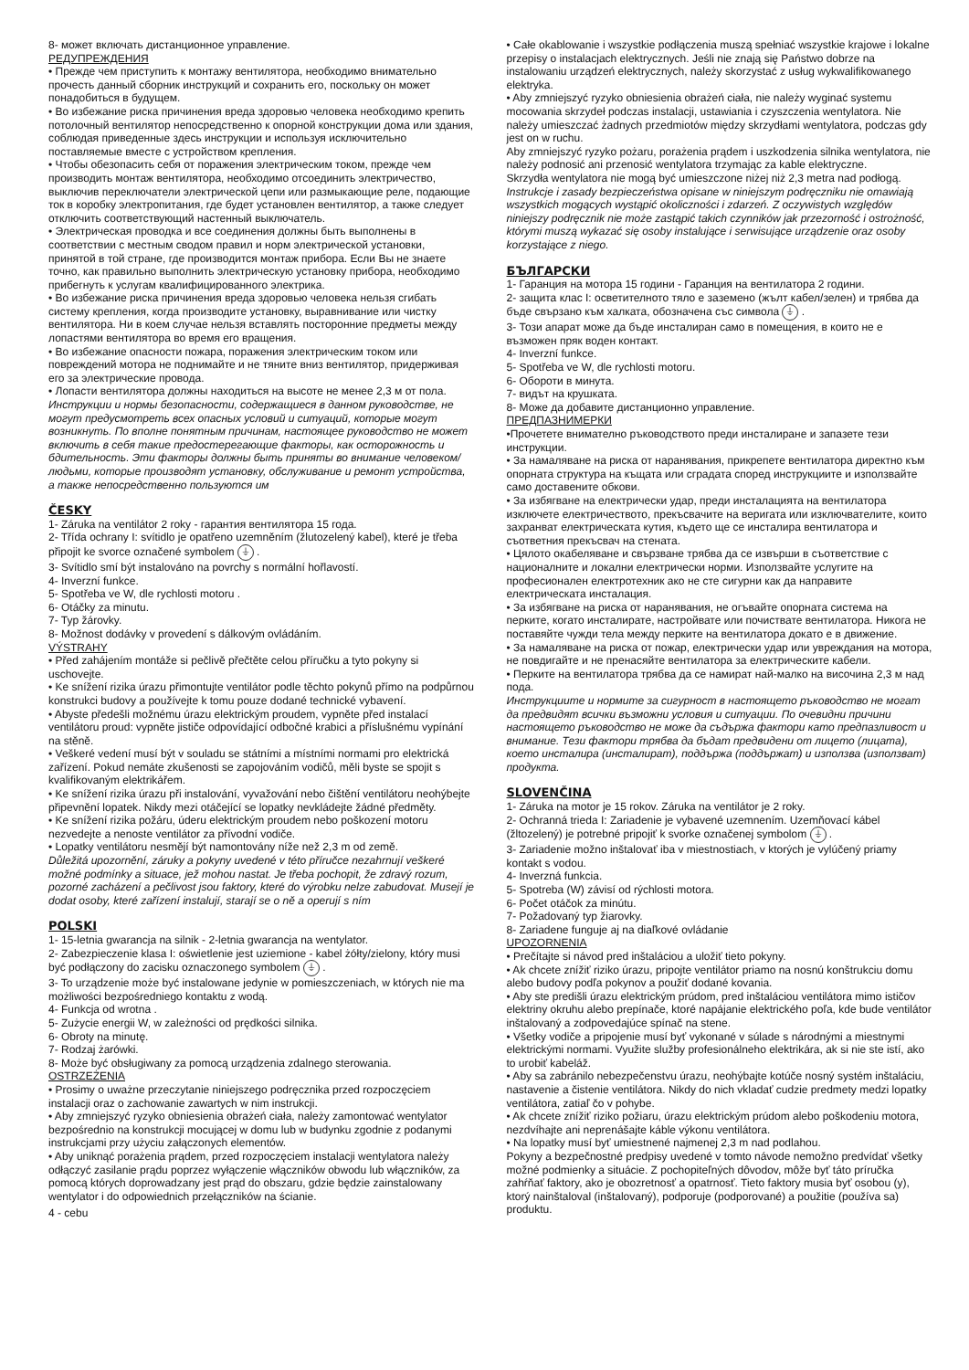8- может включать дистанционное управление.
РЕДУПРЕЖДЕНИЯ
• Прежде чем приступить к монтажу вентилятора, необходимо внимательно прочесть данный сборник инструкций и сохранить его, поскольку он может понадобиться в будущем.
• Во избежание риска причинения вреда здоровью человека необходимо крепить потолочный вентилятор непосредственно к опорной конструкции дома или здания, соблюдая приведенные здесь инструкции и используя исключительно поставляемые вместе с устройством крепления.
• Чтобы обезопасить себя от поражения электрическим током, прежде чем производить монтаж вентилятора, необходимо отсоединить электричество, выключив переключатели электрической цепи или размыкающие реле, подающие ток в коробку электропитания, где будет установлен вентилятор, а также следует отключить соответствующий настенный выключатель.
• Электрическая проводка и все соединения должны быть выполнены в соответствии с местным сводом правил и норм электрической установки, принятой в той стране, где производится монтаж прибора. Если Вы не знаете точно, как правильно выполнить электрическую установку прибора, необходимо прибегнуть к услугам квалифицированного электрика.
• Во избежание риска причинения вреда здоровью человека нельзя сгибать систему крепления, когда производите установку, выравнивание или чистку вентилятора. Ни в коем случае нельзя вставлять посторонние предметы между лопастями вентилятора во время его вращения.
• Во избежание опасности пожара, поражения электрическим током или повреждений мотора не поднимайте и не тяните вниз вентилятор, придерживая его за электрические провода.
• Лопасти вентилятора должны находиться на высоте не менее 2,3 м от пола.
Инструкции и нормы безопасности, содержащиеся в данном руководстве, не могут предусмотреть всех опасных условий и ситуаций, которые могут возникнуть. По вполне понятным причинам, настоящее руководство не может включить в себя такие предостерегающие факторы, как осторожность и бдительность. Эти факторы должны быть приняты во внимание человеком/ людьми, которые производят установку, обслуживание и ремонт устройства, а также непосредственно пользуются им
ČESKY
1- Záruka na ventilátor 2 roky - гарантия вентилятора 15 года.
2- Třída ochrany I: svítidlo je opatřeno uzemněním (žlutozelený kabel), které je třeba připojit ke svorce označené symbolem ⏚ .
3- Svítidlo smí být instalováno na povrchy s normální hořlavostí.
4- Inverzní funkce.
5- Spotřeba ve W, dle rychlosti motoru .
6- Otáčky za minutu.
7- Typ žárovky.
8- Možnost dodávky v provedení s dálkovým ovládáním.
VÝSTRAHY
• Před zahájením montáže si pečlivě přečtěte celou příručku a tyto pokyny si uschovejte.
• Ke snížení rizika úrazu přimontujte ventilátor podle těchto pokynů přímo na podpůrnou konstrukci budovy a používejte k tomu pouze dodané technické vybavení.
• Abyste předešli možnému úrazu elektrickým proudem, vypněte před instalací ventilátoru proud: vypněte jističe odpovídající odbočné krabici a příslušnému vypínání na stěně.
• Veškeré vedení musí být v souladu se státními a místními normami pro elektrická zařízení. Pokud nemáte zkušenosti se zapojováním vodičů, měli byste se spojit s kvalifikovaným elektrikářem.
• Ke snížení rizika úrazu při instalování, vyvažování nebo čištění ventilátoru neohýbejte připevnění lopatek. Nikdy mezi otáčející se lopatky nevkládejte žádné předměty.
• Ke snížení rizika požáru, úderu elektrickým proudem nebo poškození motoru nezvedejte a nenoste ventilátor za přívodní vodiče.
• Lopatky ventilátoru nesmějí být namontovány níže než 2,3 m od země.
Důležitá upozornění, záruky a pokyny uvedené v této příručce nezahrnují veškeré možné podmínky a situace, jež mohou nastat. Je třeba pochopit, že zdravý rozum, pozorné zacházení a pečlivost jsou faktory, které do výrobku nelze zabudovat. Musejí je dodat osoby, které zařízení instalují, starají se o ně a operují s ním
POLSKI
1- 15-letnia gwarancja na silnik - 2-letnia gwarancja na wentylator.
2- Zabezpieczenie klasa I: oświetlenie jest uziemione - kabel żółty/zielony, który musi być podłączony do zacisku oznaczonego symbolem ⏚ .
3- To urządzenie może być instalowane jedynie w pomieszczeniach, w których nie ma możliwości bezpośredniego kontaktu z wodą.
4- Funkcja od wrotna .
5- Zużycie energii W, w zależności od prędkości silnika.
6- Obroty na minutę.
7- Rodzaj żarówki.
8- Może być obsługiwany za pomocą urządzenia zdalnego sterowania.
OSTRZEŻENIA
• Prosimy o uważne przeczytanie niniejszego podręcznika przed rozpoczęciem instalacji oraz o zachowanie zawartych w nim instrukcji.
• Aby zmniejszyć ryzyko obniesienia obrażeń ciała, należy zamontować wentylator bezpośrednio na konstrukcji mocującej w domu lub w budynku zgodnie z podanymi instrukcjami przy użyciu załączonych elementów.
• Aby uniknąć porażenia prądem, przed rozpoczęciem instalacji wentylatora należy odłączyć zasilanie prądu poprzez wyłączenie włączników obwodu lub włączników, za pomocą których doprowadzany jest prąd do obszaru, gdzie będzie zainstalowany wentylator i do odpowiednich przełączników na ścianie.
4 - cebu
• Całe okablowanie i wszystkie podłączenia muszą spełniać wszystkie krajowe i lokalne przepisy o instalacjach elektrycznych. Jeśli nie znają się Państwo dobrze na instalowaniu urządzeń elektrycznych, należy skorzystać z usług wykwalifikowanego elektryka.
• Aby zmniejszyć ryzyko obniesienia obrażeń ciała, nie należy wyginać systemu mocowania skrzydeł podczas instalacji, ustawiania i czyszczenia wentylatora. Nie należy umieszczać żadnych przedmiotów między skrzydłami wentylatora, podczas gdy jest on w ruchu.
Aby zmniejszyć ryzyko pożaru, porażenia prądem i uszkodzenia silnika wentylatora, nie należy podnosić ani przenosić wentylatora trzymając za kable elektryczne.
Skrzydła wentylatora nie mogą być umieszczone niżej niż 2,3 metra nad podłogą.
Instrukcje i zasady bezpieczeństwa opisane w niniejszym podręczniku nie omawiają wszystkich mogących wystąpić okoliczności i zdarzeń. Z oczywistych względów niniejszy podręcznik nie może zastąpić takich czynników jak przezorność i ostrożność, którymi muszą wykazać się osoby instalujące i serwisujące urządzenie oraz osoby korzystające z niego.
БЪЛГАРСКИ
1- Гаранция на мотора 15 години - Гаранция на вентилатора 2 години.
2- защита клас I: осветителното тяло е заземено (жълт кабел/зелен) и трябва да бъде свързано към халката, обозначена със символа ⏚ .
3- Този апарат може да бъде инсталиран само в помещения, в които не е възможен пряк воден контакт.
4- Inverzní funkce.
5- Spotřeba ve W, dle rychlosti motoru.
6- Обороти в минута.
7- видът на крушката.
8- Може да добавите дистанционно управление.
ПРЕДПАЗНИМЕРКИ
•Прочетете внимателно ръководството преди инсталиране и запазете тези инструкции.
• За намаляване на риска от наранявания, прикрепете вентилатора директно към опорната структура на къщата или сградата според инструкциите и използвайте само доставените обкови.
• За избягване на електрически удар, преди инсталацията на вентилатора изключете електричеството, прекъсвачите на веригата или изключвателите, които захранват електрическата кутия, където ще се инсталира вентилатора и съответния прекъсвач на стената.
• Цялото окабеляване и свързване трябва да се извърши в съответствие с националните и локални електрически норми. Използвайте услугите на професионален електротехник ако не сте сигурни как да направите електрическата инсталация.
• За избягване на риска от наранявания, не огъвайте опорната система на перките, когато инсталирате, настройвате или почиствате вентилатора. Никога не поставяйте чужди тела между перките на вентилатора докато е в движение.
• За намаляване на риска от пожар, електрически удар или увреждания на мотора, не повдигайте и не пренасяйте вентилатора за електрическите кабели.
• Перките на вентилатора трябва да се намират най-малко на височина 2,3 м над пода.
Инструкциите и нормите за сигурност в настоящето ръководство не могат да предвидят всички възможни условия и ситуации. По очевидни причини настоящето ръководство не може да съдържа фактори като предпазливост и внимание. Тези фактори трябва да бъдат предвидени от лицето (лицата), което инсталира (инсталират), поддържа (поддържат) и използва (използват) продукта.
SLOVENČINA
1- Záruka na motor je 15 rokov. Záruka na ventilátor je 2 roky.
2- Ochranná trieda I: Zariadenie je vybavené uzemnením. Uzemňovací kábel (žltozelený) je potrebné pripojiť k svorke označenej symbolom ⏚ .
3- Zariadenie možno inštalovať iba v miestnostiach, v ktorých je vylúčený priamy kontakt s vodou.
4- Inverzná funkcia.
5- Spotreba (W) závisí od rýchlosti motora.
6- Počet otáčok za minútu.
7- Požadovaný typ žiarovky.
8- Zariadene funguje aj na diaľkové ovládanie
UPOZORNENIA
• Prečítajte si návod pred inštaláciou a uložiť tieto pokyny.
• Ak chcete znížiť riziko úrazu, pripojte ventilátor priamo na nosnú konštrukciu domu alebo budovy podľa pokynov a použiť dodané kovania.
• Aby ste predišli úrazu elektrickým prúdom, pred inštaláciou ventilátora mimo ističov elektriny okruhu alebo prepínače, ktoré napájanie elektrického poľa, kde bude ventilátor inštalovaný a zodpovedajúce spínač na stene.
• Všetky vodiče a pripojenie musí byť vykonané v súlade s národnými a miestnymi elektrickými normami. Využite služby profesionálneho elektrikára, ak si nie ste istí, ako to urobiť kabeláž.
• Aby sa zabránilo nebezpečenstvu úrazu, neohýbajte kotúče nosný systém inštaláciu, nastavenie a čistenie ventilátora. Nikdy do nich vkladať cudzie predmety medzi lopatky ventilátora, zatiaľ čo v pohybe.
• Ak chcete znížiť riziko požiaru, úrazu elektrickým prúdom alebo poškodeniu motora, nezdvíhajte ani neprenášajte káble výkonu ventilátora.
• Na lopatky musí byť umiestnené najmenej 2,3 m nad podlahou.
Pokyny a bezpečnostné predpisy uvedené v tomto návode nemožno predvídať všetky možné podmienky a situácie. Z pochopiteľných dôvodov, môže byť táto príručka zahŕňať faktory, ako je obozretnosť a opatrnosť. Tieto faktory musia byť osobou (y), ktorý nainštaloval (inštalovaný), podporuje (podporované) a použitie (používa sa) produktu.